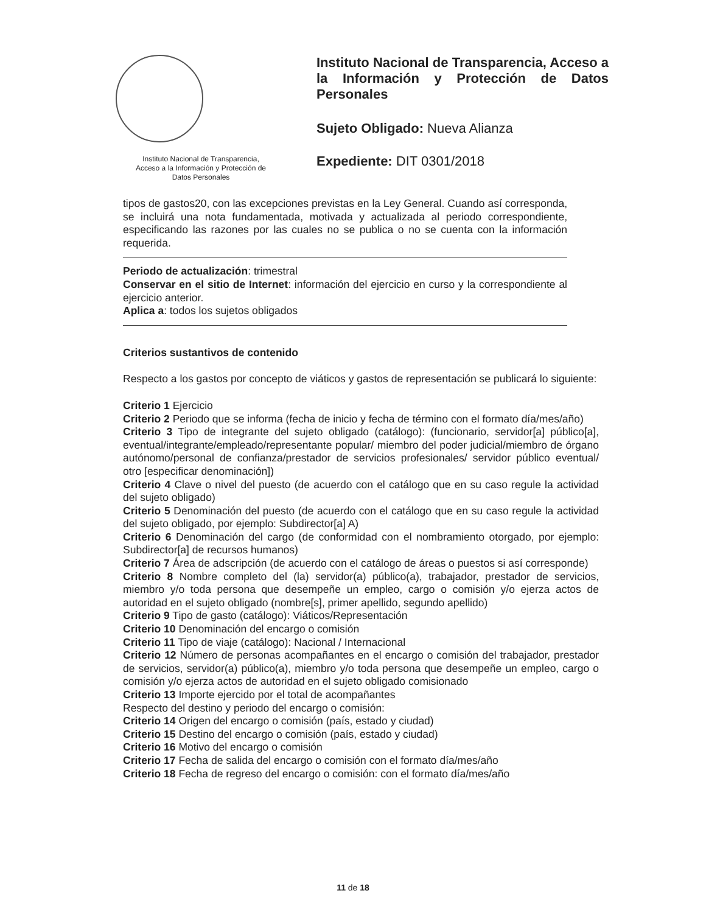Instituto Nacional de Transparencia,
Acceso a la Información y Protección de
Datos Personales
Instituto Nacional de Transparencia, Acceso a la Información y Protección de Datos Personales
Sujeto Obligado: Nueva Alianza
Expediente: DIT 0301/2018
tipos de gastos20, con las excepciones previstas en la Ley General. Cuando así corresponda, se incluirá una nota fundamentada, motivada y actualizada al periodo correspondiente, especificando las razones por las cuales no se publica o no se cuenta con la información requerida.
Periodo de actualización: trimestral
Conservar en el sitio de Internet: información del ejercicio en curso y la correspondiente al ejercicio anterior.
Aplica a: todos los sujetos obligados
Criterios sustantivos de contenido
Respecto a los gastos por concepto de viáticos y gastos de representación se publicará lo siguiente:
Criterio 1 Ejercicio
Criterio 2 Periodo que se informa (fecha de inicio y fecha de término con el formato día/mes/año)
Criterio 3 Tipo de integrante del sujeto obligado (catálogo): (funcionario, servidor[a] público[a], eventual/integrante/empleado/representante popular/ miembro del poder judicial/miembro de órgano autónomo/personal de confianza/prestador de servicios profesionales/ servidor público eventual/ otro [especificar denominación])
Criterio 4 Clave o nivel del puesto (de acuerdo con el catálogo que en su caso regule la actividad del sujeto obligado)
Criterio 5 Denominación del puesto (de acuerdo con el catálogo que en su caso regule la actividad del sujeto obligado, por ejemplo: Subdirector[a] A)
Criterio 6 Denominación del cargo (de conformidad con el nombramiento otorgado, por ejemplo: Subdirector[a] de recursos humanos)
Criterio 7 Área de adscripción (de acuerdo con el catálogo de áreas o puestos si así corresponde)
Criterio 8 Nombre completo del (la) servidor(a) público(a), trabajador, prestador de servicios, miembro y/o toda persona que desempeñe un empleo, cargo o comisión y/o ejerza actos de autoridad en el sujeto obligado (nombre[s], primer apellido, segundo apellido)
Criterio 9 Tipo de gasto (catálogo): Viáticos/Representación
Criterio 10 Denominación del encargo o comisión
Criterio 11 Tipo de viaje (catálogo): Nacional / Internacional
Criterio 12 Número de personas acompañantes en el encargo o comisión del trabajador, prestador de servicios, servidor(a) público(a), miembro y/o toda persona que desempeñe un empleo, cargo o comisión y/o ejerza actos de autoridad en el sujeto obligado comisionado
Criterio 13 Importe ejercido por el total de acompañantes
Respecto del destino y periodo del encargo o comisión:
Criterio 14 Origen del encargo o comisión (país, estado y ciudad)
Criterio 15 Destino del encargo o comisión (país, estado y ciudad)
Criterio 16 Motivo del encargo o comisión
Criterio 17 Fecha de salida del encargo o comisión con el formato día/mes/año
Criterio 18 Fecha de regreso del encargo o comisión: con el formato día/mes/año
11 de 18